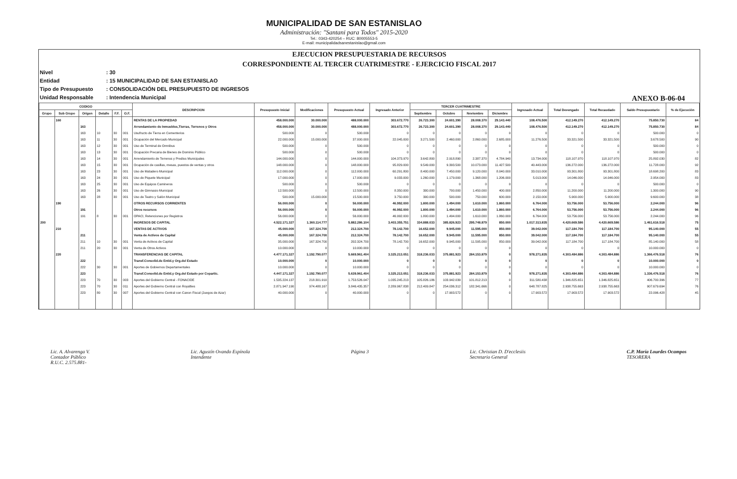MUNICIPALIDAD DE SAN ESTANISLAO
Administración: "Santani para Todos" 2015-2020
Tel.: 0343-420254 – RUC: 80005553-5
E-mail: municipalidadsanestanislao@gmail.com
EJECUCION PRESUPUESTARIA DE RECURSOS
CORRESPONDIENTE AL TERCER CUATRIMESTRE - EJERCICIO FISCAL 2017
Nivel: 30
Entidad: 15 MUNICIPALIDAD DE SAN ESTANISLAO
Tipo de Presupuesto: CONSOLIDACIÓN DEL PRESUPUESTO DE INGRESOS
Unidad Responsable: Intendencia Municipal
ANEXO B-06-04
| CODIGO | | | | | | DESCRIPCION | Presupuesto Inicial | Modificaciones | Presupuesto Actual | Ingresado Anterior | TERCER CUATRIMESTRE | | | | Ingresado Actual | Total Devengado | Total Recaudado | Saldo Presupuestario | % de Ejecución |
| --- | --- | --- | --- | --- | --- | --- | --- | --- | --- | --- | --- | --- | --- | --- | --- | --- | --- | --- | --- |
| Grupo | Sub Grupo | Origen | Detalle | F.F. | O.F. | | | | | | Septiembre | Octubre | Noviembre | Diciembre | | | | | |
| | 160 | | | | | RENTAS DE LA PROPIEDAD | 458.000.000 | 30.000.000 | 488.000.000 | 303.672.770 | 26.723.300 | 24.601.390 | 28.008.370 | 29.143.440 | 108.476.500 | 412.149.270 | 412.149.270 | 75.850.730 | 84 |
| | | 163 | | | | Arrendamiento de Inmuebles,Tierras, Terrenos y Otros | 458.000.000 | 30.000.000 | 488.000.000 | 303.672.770 | 26.723.300 | 24.601.390 | 28.008.370 | 29.143.440 | 108.476.500 | 412.149.270 | 412.149.270 | 75.850.730 | 84 |
| | | 163 | 10 | 30 | 001 | Usufructo de Tierra en Cementerios | 500.000 | 0 | 500.000 | 0 | 0 | 0 | 0 | 0 | 0 | 0 | 0 | 500.000 | 0 |
| | | 163 | 11 | 30 | 001 | Ocupación del Mercado Municipal | 22.000.000 | 15.000.000 | 37.000.000 | 22.045.000 | 3.271.500 | 2.460.000 | 2.860.000 | 2.685.000 | 11.276.500 | 33.321.500 | 33.321.500 | 3.678.500 | 90 |
| | | 163 | 12 | 30 | 001 | Uso de Terminal de Omnibus | 500.000 | 0 | 500.000 | 0 | 0 | 0 | 0 | 0 | 0 | 0 | 0 | 500.000 | 0 |
| | | 163 | 13 | 30 | 001 | Ocupación Precaria de Bienes de Dominio Público | 500.000 | 0 | 500.000 | 0 | 0 | 0 | 0 | 0 | 0 | 0 | 0 | 500.000 | 0 |
| | | 163 | 14 | 30 | 001 | Arrendamiento de Terrenos y Predios Municipales | 144.000.000 | 0 | 144.000.000 | 104.373.970 | 3.642.800 | 2.918.890 | 2.387.370 | 4.784.940 | 13.734.000 | 118.107.970 | 118.107.970 | 25.892.030 | 82 |
| | | 163 | 15 | 30 | 001 | Ocupación de casillas, mesas, puestos de ventas y otros | 148.000.000 | 0 | 148.000.000 | 95.829.000 | 9.549.000 | 9.393.500 | 10.073.000 | 11.427.500 | 40.443.000 | 136.272.000 | 136.272.000 | 11.728.000 | 92 |
| | | 163 | 23 | 30 | 001 | Uso de Matadero Municipal | 112.000.000 | 0 | 112.000.000 | 60.291.800 | 8.400.000 | 7.450.000 | 9.120.000 | 8.040.000 | 33.010.000 | 93.301.800 | 93.301.800 | 18.698.200 | 83 |
| | | 163 | 24 | 30 | 001 | Uso de Piquete Municipal | 17.000.000 | 0 | 17.000.000 | 9.033.000 | 1.260.000 | 1.179.000 | 1.368.000 | 1.206.000 | 5.013.000 | 14.046.000 | 14.046.000 | 2.954.000 | 83 |
| | | 163 | 25 | 30 | 001 | Uso de Equipos Camineros | 500.000 | 0 | 500.000 | 0 | 0 | 0 | 0 | 0 | 0 | 0 | 0 | 500.000 | 0 |
| | | 163 | 26 | 30 | 001 | Uso de Gimnasio Municipal | 12.500.000 | 0 | 12.500.000 | 8.350.000 | 300.000 | 700.000 | 1.450.000 | 400.000 | 2.850.000 | 11.200.000 | 11.200.000 | 1.300.000 | 90 |
| | | 163 | 28 | 30 | 001 | Uso de Teatro y Salón Municipal | 500.000 | 15.000.000 | 15.500.000 | 3.750.000 | 300.000 | 500.000 | 750.000 | 600.000 | 2.150.000 | 5.900.000 | 5.900.000 | 9.600.000 | 38 |
| | 190 | | | | | OTROS RECURSOS CORRIENTES | 56.000.000 | 0 | 56.000.000 | 46.992.000 | 1.800.000 | 1.494.000 | 1.610.000 | 1.860.000 | 6.764.000 | 53.756.000 | 53.756.000 | 2.244.000 | 96 |
| | | 191 | | | | Otros recursos | 56.000.000 | 0 | 56.000.000 | 46.992.000 | 1.800.000 | 1.494.000 | 1.610.000 | 1.860.000 | 6.764.000 | 53.756.000 | 53.756.000 | 2.244.000 | 96 |
| | | 191 | 8 | 30 | 001 | OPACI, Retenciones por Registros | 56.000.000 | 0 | 56.000.000 | 46.992.000 | 1.800.000 | 1.494.000 | 1.610.000 | 1.860.000 | 6.764.000 | 53.756.000 | 53.756.000 | 2.244.000 | 96 |
| 200 | | | | | | INGRESOS DE CAPITAL | 4.522.171.327 | 1.360.114.777 | 5.882.286.104 | 3.403.355.751 | 334.888.033 | 385.826.923 | 295.748.879 | 850.000 | 1.017.313.835 | 4.420.669.586 | 4.420.669.586 | 1.461.616.518 | 75 |
| | 210 | | | | | VENTAS DE ACTIVOS | 45.000.000 | 167.324.700 | 212.324.700 | 78.142.700 | 16.652.000 | 9.945.000 | 11.595.000 | 850.000 | 39.042.000 | 117.184.700 | 117.184.700 | 95.140.000 | 55 |
| | | 211 | | | | Venta de Activos de Capital | 45.000.000 | 167.324.700 | 212.324.700 | 78.142.700 | 16.652.000 | 9.945.000 | 11.595.000 | 850.000 | 39.042.000 | 117.184.700 | 117.184.700 | 95.140.000 | 55 |
| | | 211 | 10 | 30 | 001 | Venta de Activos de Capital | 35.000.000 | 167.324.700 | 202.324.700 | 78.142.700 | 16.652.000 | 9.945.000 | 11.595.000 | 850.000 | 39.042.000 | 117.184.700 | 117.184.700 | 85.140.000 | 58 |
| | | 211 | 20 | 30 | 001 | Venta de Otros Activos | 10.000.000 | 0 | 10.000.000 | 0 | 0 | 0 | 0 | 0 | 0 | 0 | 0 | 10.000.000 | 0 |
| | 220 | | | | | TRANSFERENCIAS DE CAPITAL | 4.477.171.327 | 1.192.790.077 | 5.669.961.404 | 3.325.213.051 | 318.236.033 | 375.881.923 | 284.153.879 | 0 | 978.271.835 | 4.303.484.886 | 4.303.484.886 | 1.366.476.518 | 76 |
| | | 222 | | | | Transf.Consolid.de Entid.y Org.del Estado | 10.000.000 | 0 | 10.000.000 | 0 | 0 | 0 | 0 | 0 | 0 | 0 | 0 | 10.000.000 | 0 |
| | | 222 | 30 | 30 | 001 | Aportes de Gobiernos Departamentales | 10.000.000 | 0 | 10.000.000 | 0 | 0 | 0 | 0 | 0 | 0 | 0 | 0 | 10.000.000 | 0 |
| | | 223 | | | | Transf.Consolid.de Entid.y Org.del Estado por Copartic. | 4.447.171.327 | 1.192.790.077 | 5.639.961.404 | 3.325.213.051 | 318.236.033 | 375.881.923 | 284.153.879 | 0 | 978.271.835 | 4.303.484.886 | 4.303.484.886 | 1.336.476.518 | 76 |
| | | 223 | 70 | 30 | 003 | Aportes del Gobierno Central - FONACIDE | 1.535.224.137 | 218.301.910 | 1.753.526.047 | 1.035.245.213 | 105.826.186 | 103.942.039 | 101.812.213 | 0 | 311.580.438 | 1.346.825.651 | 1.346.825.651 | 406.700.396 | 77 |
| | | 223 | 70 | 30 | 011 | Aportes del Gobierno Central con Royalties | 2.871.947.190 | 974.488.167 | 3.846.435.357 | 2.289.967.838 | 212.409.847 | 254.036.312 | 182.341.666 | 0 | 648.787.825 | 2.938.755.663 | 2.938.755.663 | 907.679.694 | 76 |
| | | 223 | 80 | 30 | 007 | Aportes del Gobierno Central con Canon Fiscal (Juegos de Azar) | 40.000.000 | 0 | 40.000.000 | 0 | 0 | 17.903.572 | 0 | 0 | 17.903.572 | 17.903.572 | 17.903.572 | 22.096.428 | 45 |
Lic. A. Alvarenga V.
Contador Público
R.U.C. 2.575.881-
Lic. Agustín Ovando Espínola
Intendente
Página 3 Lic. Christian D. D'ecclesiis
Secretario General
C.P. María Lourdes Ocampos
TESORERA